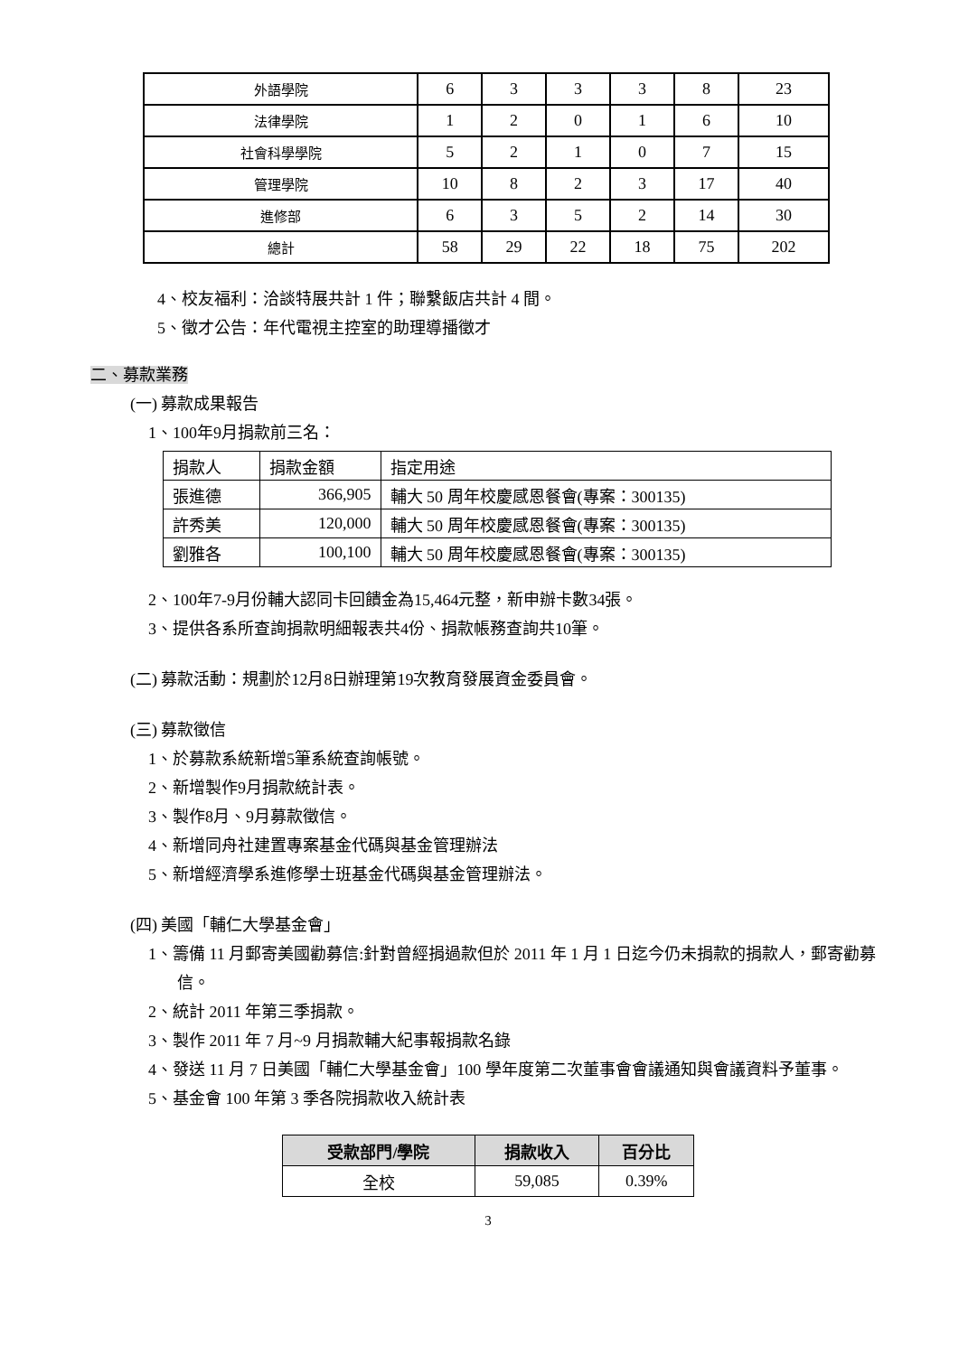| 外語學院 | 6 | 3 | 3 | 3 | 8 | 23 |
| 法律學院 | 1 | 2 | 0 | 1 | 6 | 10 |
| 社會科學學院 | 5 | 2 | 1 | 0 | 7 | 15 |
| 管理學院 | 10 | 8 | 2 | 3 | 17 | 40 |
| 進修部 | 6 | 3 | 5 | 2 | 14 | 30 |
| 總計 | 58 | 29 | 22 | 18 | 75 | 202 |
4、校友福利：洽談特展共計 1 件；聯繫飯店共計 4 間。
5、徵才公告：年代電視主控室的助理導播徵才
二、募款業務
(一) 募款成果報告
1、100年9月捐款前三名：
| 捐款人 | 捐款金額 | 指定用途 |
| 張進德 | 366,905 | 輔大 50 周年校慶感恩餐會(專案：300135) |
| 許秀美 | 120,000 | 輔大 50 周年校慶感恩餐會(專案：300135) |
| 劉雅各 | 100,100 | 輔大 50 周年校慶感恩餐會(專案：300135) |
2、100年7-9月份輔大認同卡回饋金為15,464元整，新申辦卡數34張。
3、提供各系所查詢捐款明細報表共4份、捐款帳務查詢共10筆。
(二) 募款活動：規劃於12月8日辦理第19次教育發展資金委員會。
(三) 募款徵信
1、於募款系統新增5筆系統查詢帳號。
2、新增製作9月捐款統計表。
3、製作8月、9月募款徵信。
4、新增同舟社建置專案基金代碼與基金管理辦法
5、新增經濟學系進修學士班基金代碼與基金管理辦法。
(四) 美國「輔仁大學基金會」
1、籌備 11 月郵寄美國勸募信:針對曾經捐過款但於 2011 年 1 月 1 日迄今仍未捐款的捐款人，郵寄勸募信。
2、統計 2011 年第三季捐款。
3、製作 2011 年 7 月~9 月捐款輔大紀事報捐款名錄
4、發送 11 月 7 日美國「輔仁大學基金會」100 學年度第二次董事會會議通知與會議資料予董事。
5、基金會 100 年第 3 季各院捐款收入統計表
| 受款部門/學院 | 捐款收入 | 百分比 |
| --- | --- | --- |
| 全校 | 59,085 | 0.39% |
3